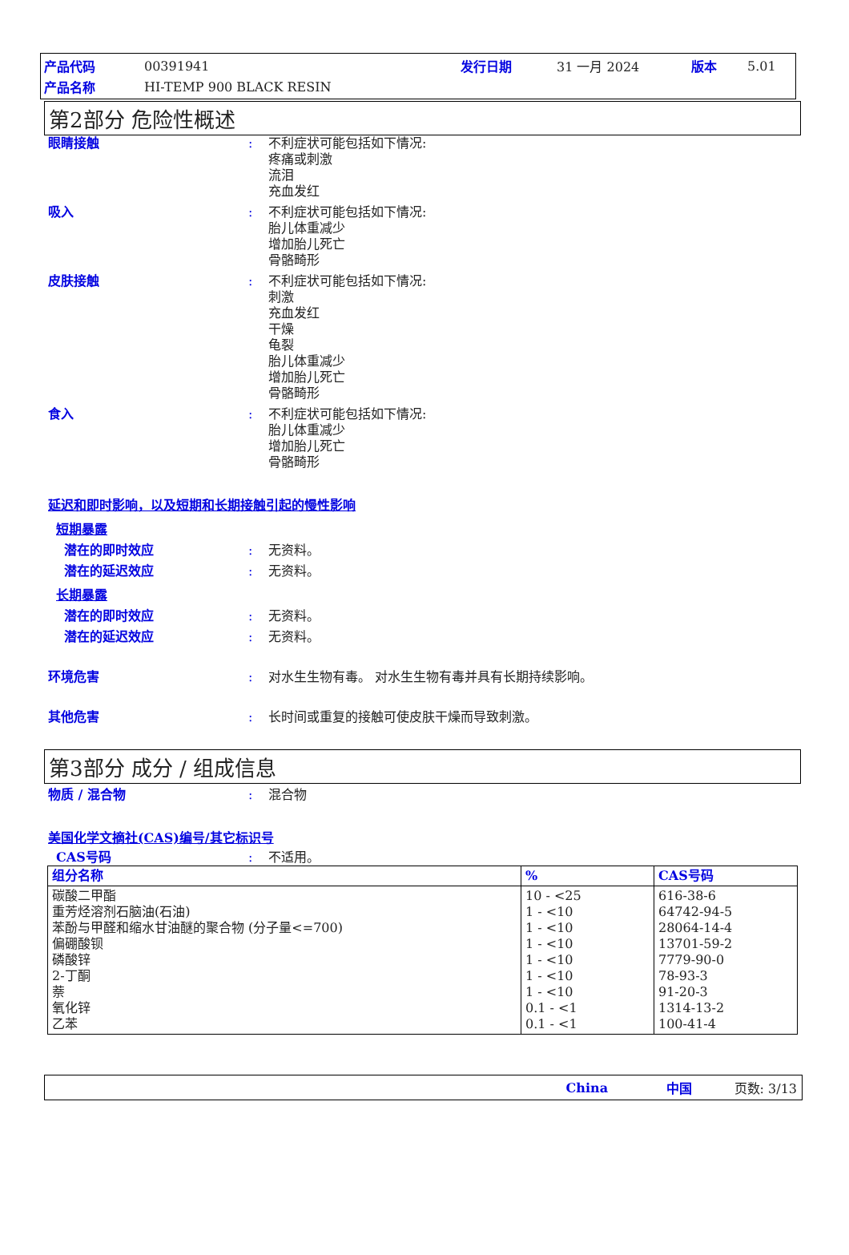产品代码 00391941 发行日期 31 一月 2024 版本 5.01
产品名称 HI-TEMP 900 BLACK RESIN
第2部分 危险性概述
眼睛接触: 不利症状可能包括如下情况:
疼痛或刺激
流泪
充血发红
吸入: 不利症状可能包括如下情况:
胎儿体重减少
增加胎儿死亡
骨骼畸形
皮肤接触: 不利症状可能包括如下情况:
刺激
充血发红
干燥
龟裂
胎儿体重减少
增加胎儿死亡
骨骼畸形
食入: 不利症状可能包括如下情况:
胎儿体重减少
增加胎儿死亡
骨骼畸形
延迟和即时影响，以及短期和长期接触引起的慢性影响
短期暴露
潜在的即时效应: 无资料。
潜在的延迟效应: 无资料。
长期暴露
潜在的即时效应: 无资料。
潜在的延迟效应: 无资料。
环境危害: 对水生生物有毒。 对水生生物有毒并具有长期持续影响。
其他危害: 长时间或重复的接触可使皮肤干燥而导致刺激。
第3部分 成分 / 组成信息
物质 / 混合物: 混合物
美国化学文摘社(CAS)编号/其它标识号
CAS号码: 不适用。
| 组分名称 | % | CAS号码 |
| --- | --- | --- |
| 碳酸二甲酯 重芳烃溶剂石脑油(石油) 苯酚与甲醛和缩水甘油醚的聚合物 (分子量<=700) 偏硼酸钡 磷酸锌 2-丁酮 萘 氧化锌 乙苯 | 10 - <25 1 - <10 1 - <10 1 - <10 1 - <10 1 - <10 1 - <10 0.1 - <1 0.1 - <1 | 616-38-6 64742-94-5 28064-14-4 13701-59-2 7779-90-0 78-93-3 91-20-3 1314-13-2 100-41-4 |
China 中国 页数: 3/13